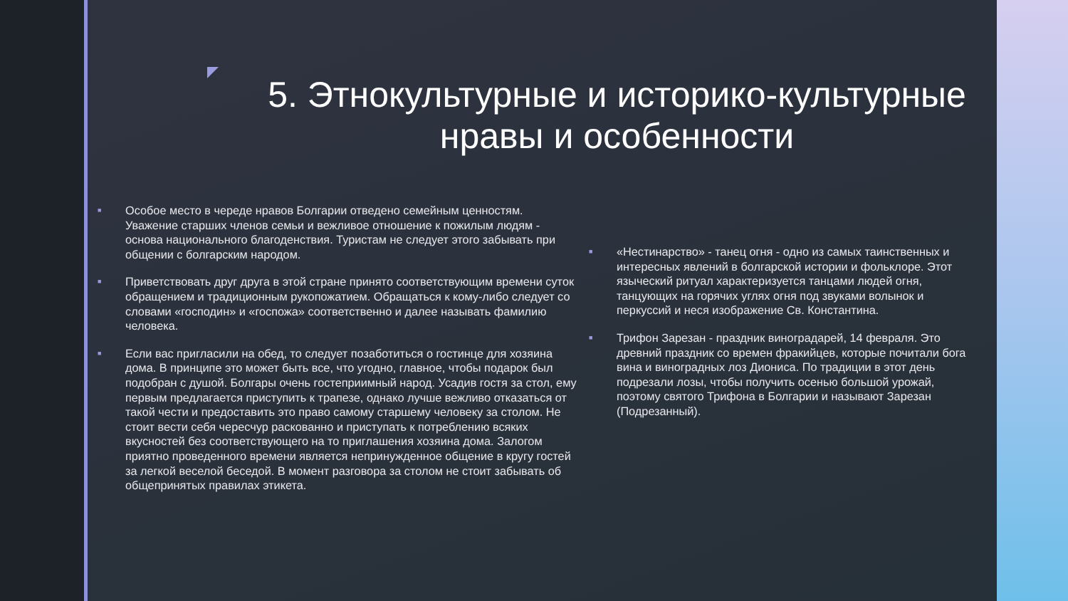5. Этнокультурные и историко-культурные нравы и особенности
■ Особое место в череде нравов Болгарии отведено семейным ценностям. Уважение старших членов семьи и вежливое отношение к пожилым людям - основа национального благоденствия. Туристам не следует этого забывать при общении с болгарским народом.
■ Приветствовать друг друга в этой стране принято соответствующим времени суток обращением и традиционным рукопожатием. Обращаться к кому-либо следует со словами «господин» и «госпожа» соответственно и далее называть фамилию человека.
■ Если вас пригласили на обед, то следует позаботиться о гостинце для хозяина дома. В принципе это может быть все, что угодно, главное, чтобы подарок был подобран с душой. Болгары очень гостеприимный народ. Усадив гостя за стол, ему первым предлагается приступить к трапезе, однако лучше вежливо отказаться от такой чести и предоставить это право самому старшему человеку за столом. Не стоит вести себя чересчур раскованно и приступать к потреблению всяких вкусностей без соответствующего на то приглашения хозяина дома. Залогом приятно проведенного времени является непринужденное общение в кругу гостей за легкой веселой беседой. В момент разговора за столом не стоит забывать об общепринятых правилах этикета.
■ «Нестинарство» - танец огня - одно из самых таинственных и интересных явлений в болгарской истории и фольклоре. Этот языческий ритуал характеризуется танцами людей огня, танцующих на горячих углях огня под звуками волынок и перкуссий и неся изображение Св. Константина.
■ Трифон Зарезан - праздник виноградарей, 14 февраля. Это древний праздник со времен фракийцев, которые почитали бога вина и виноградных лоз Диониса. По традиции в этот день подрезали лозы, чтобы получить осенью большой урожай, поэтому святого Трифона в Болгарии и называют Зарезан (Подрезанный).